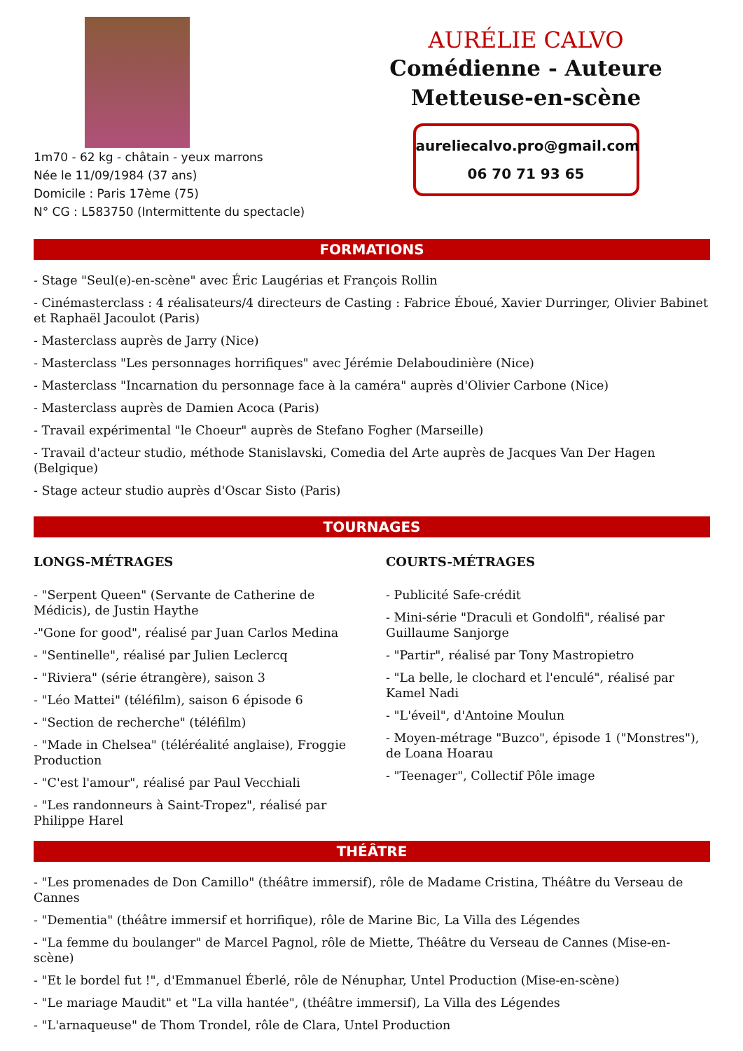1m70 - 62 kg - châtain - yeux marrons
Née le 11/09/1984 (37 ans)
Domicile : Paris 17ème (75)
N° CG : L583750 (Intermittente du spectacle)
AURÉLIE CALVO
Comédienne - Auteure
Metteuse-en-scène
aureliecalvo.pro@gmail.com
06 70 71 93 65
FORMATIONS
- Stage "Seul(e)-en-scène" avec Éric Laugérias et François Rollin
- Cinémasterclass : 4 réalisateurs/4 directeurs de Casting : Fabrice Éboué, Xavier Durringer, Olivier Babinet et Raphaël Jacoulot (Paris)
- Masterclass auprès de Jarry (Nice)
- Masterclass "Les personnages horrifiques" avec Jérémie Delaboudinière (Nice)
- Masterclass "Incarnation du personnage face à la caméra" auprès d'Olivier Carbone (Nice)
- Masterclass auprès de Damien Acoca (Paris)
- Travail expérimental "le Choeur" auprès de Stefano Fogher (Marseille)
- Travail d'acteur studio, méthode Stanislavski, Comedia del Arte auprès de Jacques Van Der Hagen (Belgique)
- Stage acteur studio auprès d'Oscar Sisto (Paris)
TOURNAGES
LONGS-MÉTRAGES
- "Serpent Queen" (Servante de Catherine de Médicis), de Justin Haythe
-"Gone for good", réalisé par Juan Carlos Medina
- "Sentinelle", réalisé par Julien Leclercq
- "Riviera" (série étrangère), saison 3
- "Léo Mattei" (téléfilm), saison 6 épisode 6
- "Section de recherche" (téléfilm)
- "Made in Chelsea" (téléréalité anglaise), Froggie Production
- "C'est l'amour", réalisé par Paul Vecchiali
- "Les randonneurs à Saint-Tropez", réalisé par Philippe Harel
COURTS-MÉTRAGES
- Publicité Safe-crédit
- Mini-série "Draculi et Gondolfi", réalisé par Guillaume Sanjorge
- "Partir", réalisé par Tony Mastropietro
- "La belle, le clochard et l'enculé", réalisé par Kamel Nadi
- "L'éveil", d'Antoine Moulun
- Moyen-métrage "Buzco", épisode 1 ("Monstres"), de Loana Hoarau
- "Teenager", Collectif Pôle image
THÉÂTRE
- "Les promenades de Don Camillo" (théâtre immersif), rôle de Madame Cristina, Théâtre du Verseau de Cannes
- "Dementia" (théâtre immersif et horrifique), rôle de Marine Bic, La Villa des Légendes
- "La femme du boulanger" de Marcel Pagnol, rôle de Miette, Théâtre du Verseau de Cannes (Mise-en-scène)
- "Et le bordel fut !", d'Emmanuel Éberlé, rôle de Nénuphar, Untel Production (Mise-en-scène)
- "Le mariage Maudit" et "La villa hantée", (théâtre immersif), La Villa des Légendes
- "L'arnaqueuse" de Thom Trondel, rôle de Clara, Untel Production